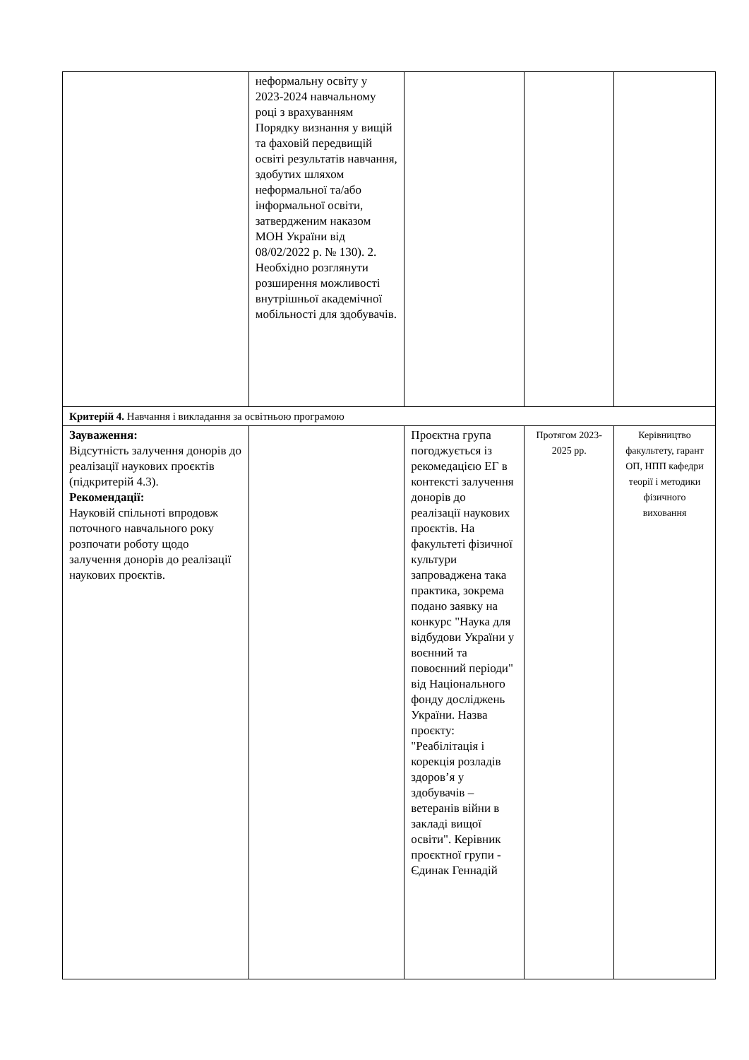| | неформальну освіту у 2023-2024 навчальному році з врахуванням Порядку визнання у вищій та фаховій передвищій освіті результатів навчання, здобутих шляхом неформальної та/або інформальної освіти, затвердженим наказом МОН України від 08/02/2022 р. № 130). 2. Необхідно розглянути розширення можливості внутрішньої академічної мобільності для здобувачів. | | | |
| Критерій 4. Навчання і викладання за освітньою програмою | | | | |
| Зауваження: Відсутність залучення донорів до реалізації наукових проєктів (підкритерій 4.3). Рекомендації: Науковій спільноті впродовж поточного навчального року розпочати роботу щодо залучення донорів до реалізації наукових проєктів. | | Проєктна група погоджується із рекомедацією ЕГ в контексті залучення донорів до реалізації наукових проєктів. На факультеті фізичної культури запроваджена така практика, зокрема подано заявку на конкурс "Наука для відбудови України у воєнний та повоєнний періоди" від Національного фонду досліджень України. Назва проєкту: "Реабілітація і корекція розладів здоров’я у здобувачів – ветеранів війни в закладі вищої освіти". Керівник проєктної групи - Єдинак Геннадій | Протягом 2023-2025 рр. | Керівництво факультету, гарант ОП, НПП кафедри теорії і методики фізичного виховання |